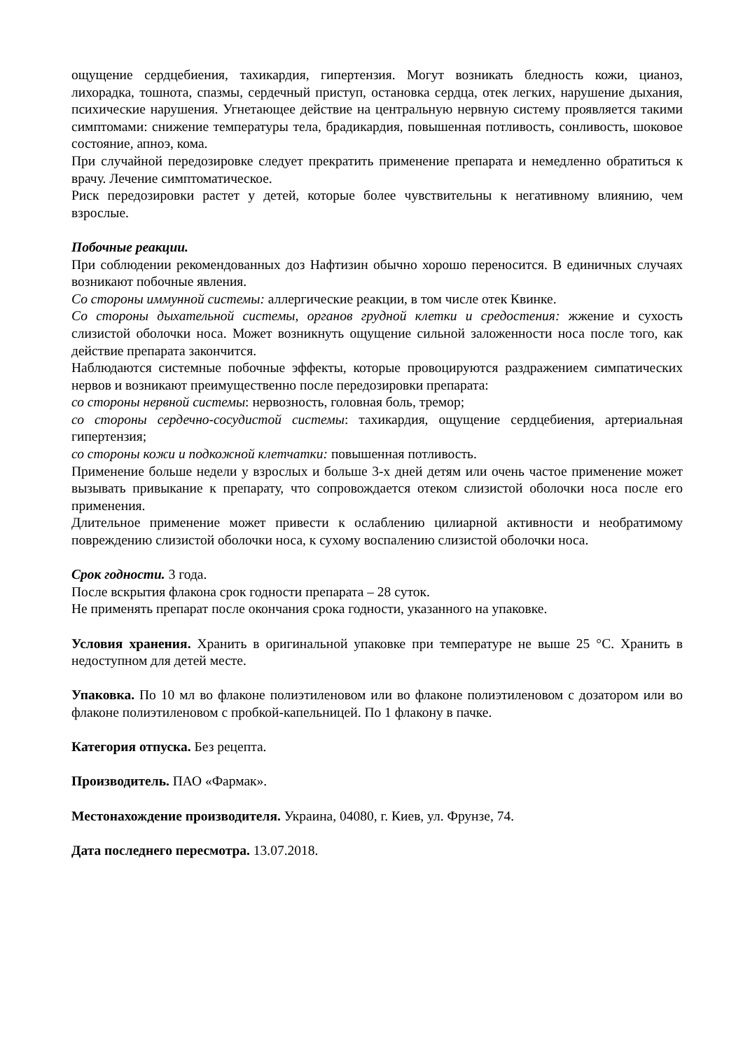ощущение сердцебиения, тахикардия, гипертензия. Могут возникать бледность кожи, цианоз, лихорадка, тошнота, спазмы, сердечный приступ, остановка сердца, отек легких, нарушение дыхания, психические нарушения. Угнетающее действие на центральную нервную систему проявляется такими симптомами: снижение температуры тела, брадикардия, повышенная потливость, сонливость, шоковое состояние, апноэ, кома.
При случайной передозировке следует прекратить применение препарата и немедленно обратиться к врачу. Лечение симптоматическое.
Риск передозировки растет у детей, которые более чувствительны к негативному влиянию, чем взрослые.
Побочные реакции.
При соблюдении рекомендованных доз Нафтизин обычно хорошо переносится. В единичных случаях возникают побочные явления.
Со стороны иммунной системы: аллергические реакции, в том числе отек Квинке.
Со стороны дыхательной системы, органов грудной клетки и средостения: жжение и сухость слизистой оболочки носа. Может возникнуть ощущение сильной заложенности носа после того, как действие препарата закончится.
Наблюдаются системные побочные эффекты, которые провоцируются раздражением симпатических нервов и возникают преимущественно после передозировки препарата:
со стороны нервной системы: нервозность, головная боль, тремор;
со стороны сердечно-сосудистой системы: тахикардия, ощущение сердцебиения, артериальная гипертензия;
со стороны кожи и подкожной клетчатки: повышенная потливость.
Применение больше недели у взрослых и больше 3-х дней детям или очень частое применение может вызывать привыкание к препарату, что сопровождается отеком слизистой оболочки носа после его применения.
Длительное применение может привести к ослаблению цилиарной активности и необратимому повреждению слизистой оболочки носа, к сухому воспалению слизистой оболочки носа.
Срок годности. 3 года.
После вскрытия флакона срок годности препарата – 28 суток.
Не применять препарат после окончания срока годности, указанного на упаковке.
Условия хранения. Хранить в оригинальной упаковке при температуре не выше 25 °С. Хранить в недоступном для детей месте.
Упаковка. По 10 мл во флаконе полиэтиленовом или во флаконе полиэтиленовом с дозатором или во флаконе полиэтиленовом с пробкой-капельницей. По 1 флакону в пачке.
Категория отпуска. Без рецепта.
Производитель. ПАО «Фармак».
Местонахождение производителя. Украина, 04080, г. Киев, ул. Фрунзе, 74.
Дата последнего пересмотра. 13.07.2018.